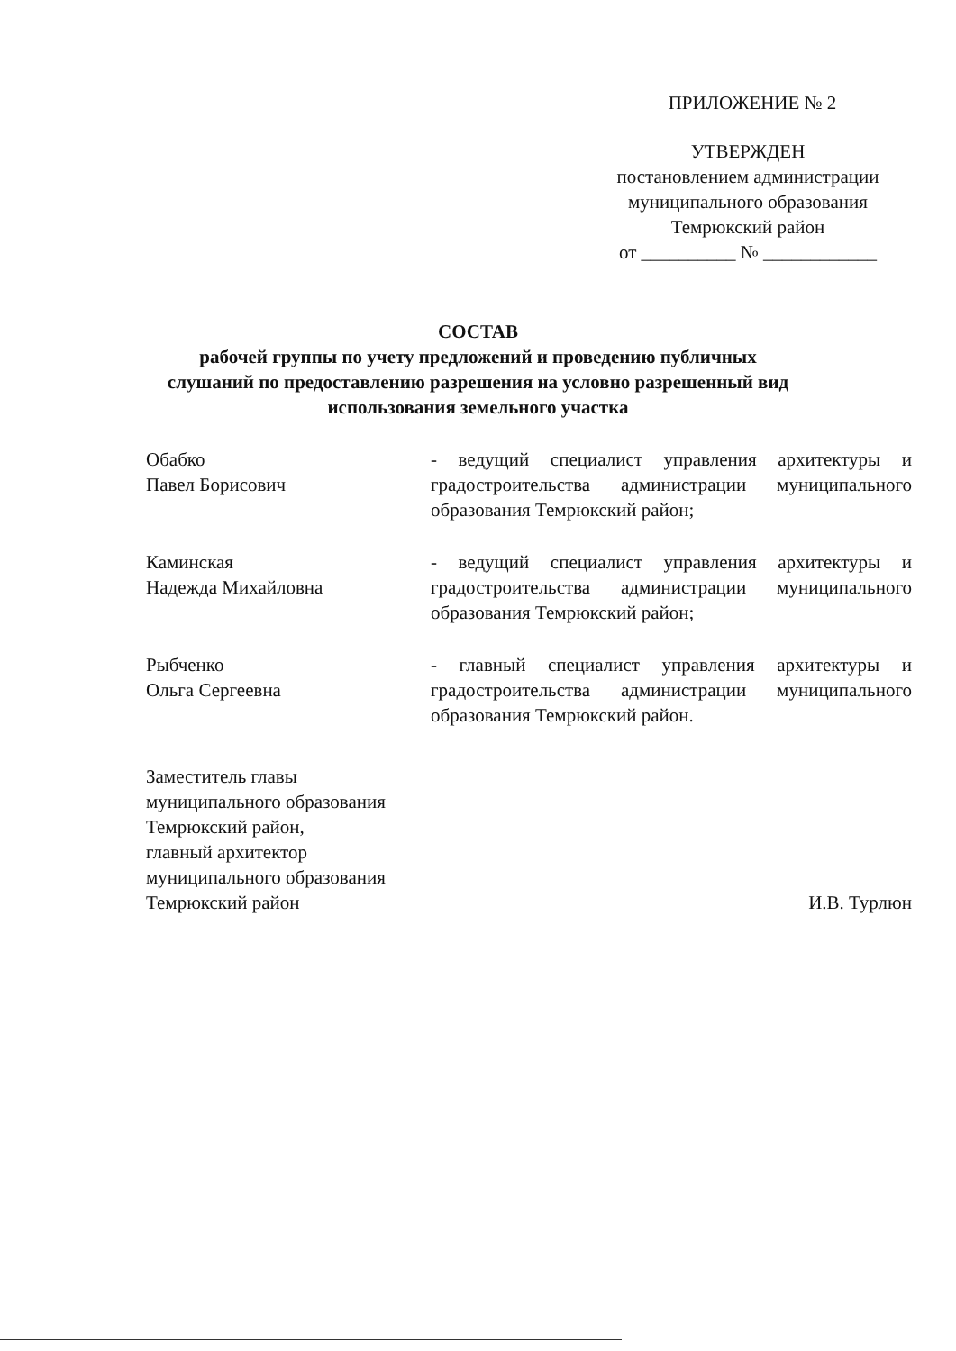ПРИЛОЖЕНИЕ № 2
УТВЕРЖДЕН
постановлением администрации
муниципального образования
Темрюкский район
от __________ № ____________
СОСТАВ
рабочей группы по учету предложений и проведению публичных
слушаний по предоставлению разрешения на условно разрешенный вид
использования земельного участка
Обабко
Павел Борисович
- ведущий специалист управления архитектуры и градостроительства администрации муниципального образования Темрюкский район;
Каминская
Надежда Михайловна
- ведущий специалист управления архитектуры и градостроительства администрации муниципального образования Темрюкский район;
Рыбченко
Ольга Сергеевна
- главный специалист управления архитектуры и градостроительства администрации муниципального образования Темрюкский район.
Заместитель главы
муниципального образования
Темрюкский район,
главный архитектор
муниципального образования
Темрюкский район
И.В. Турлюн